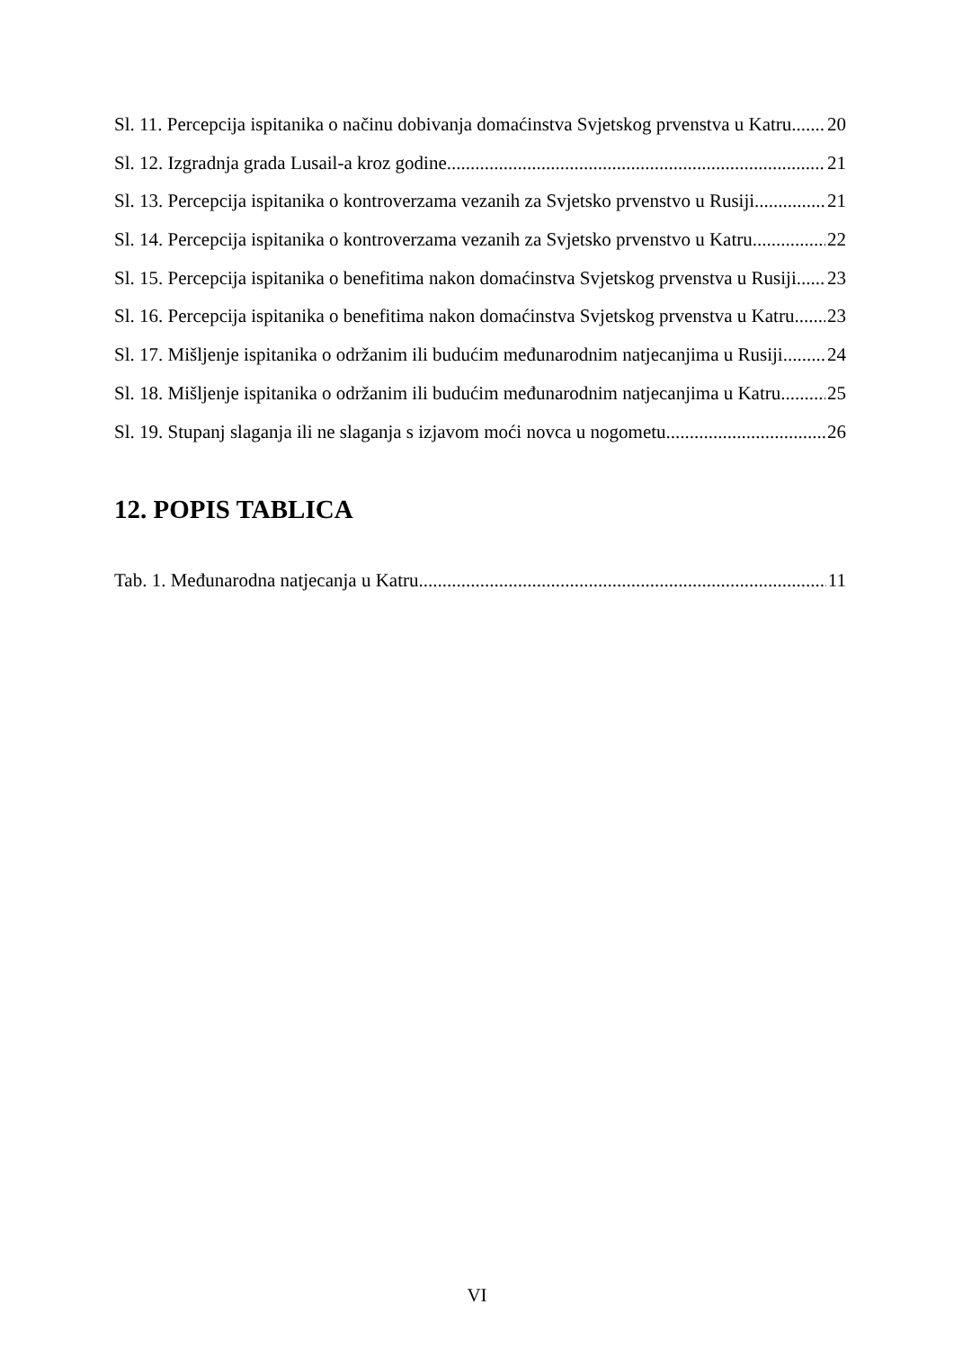Sl. 11. Percepcija ispitanika o načinu dobivanja domaćinstva Svjetskog prvenstva u Katru 20
Sl. 12. Izgradnja grada Lusail-a kroz godine 21
Sl. 13. Percepcija ispitanika o kontroverzama vezanih za Svjetsko prvenstvo u Rusiji 21
Sl. 14. Percepcija ispitanika o kontroverzama vezanih za Svjetsko prvenstvo u Katru 22
Sl. 15. Percepcija ispitanika o benefitima nakon domaćinstva Svjetskog prvenstva u Rusiji 23
Sl. 16. Percepcija ispitanika o benefitima nakon domaćinstva Svjetskog prvenstva u Katru 23
Sl. 17. Mišljenje ispitanika o održanim ili budućim međunarodnim natjecanjima u Rusiji 24
Sl. 18. Mišljenje ispitanika o održanim ili budućim međunarodnim natjecanjima u Katru 25
Sl. 19. Stupanj slaganja ili ne slaganja s izjavom moći novca u nogometu 26
12. POPIS TABLICA
Tab. 1. Međunarodna natjecanja u Katru 11
VI